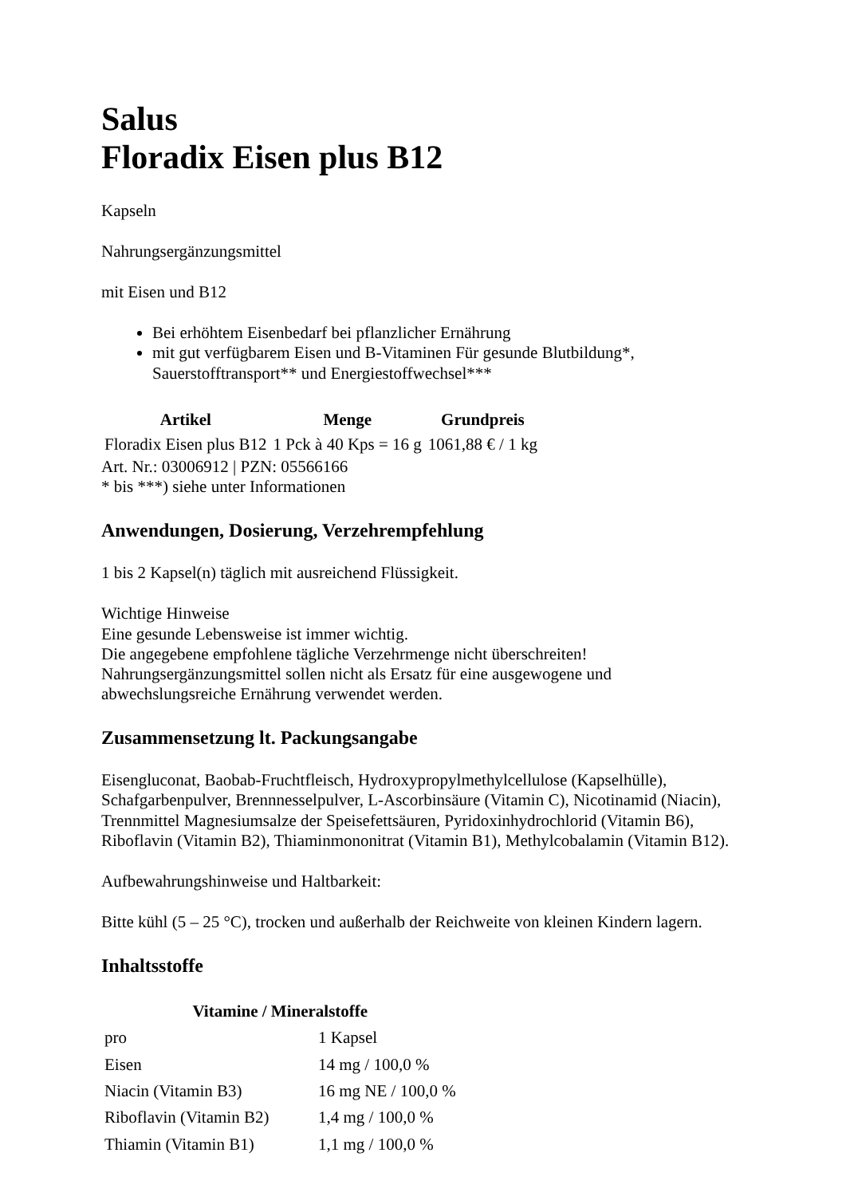Salus
Floradix Eisen plus B12
Kapseln
Nahrungsergänzungsmittel
mit Eisen und B12
Bei erhöhtem Eisenbedarf bei pflanzlicher Ernährung
mit gut verfügbarem Eisen und B-Vitaminen Für gesunde Blutbildung*, Sauerstofftransport** und Energiestoffwechsel***
| Artikel | Menge | Grundpreis |
| --- | --- | --- |
| Floradix Eisen plus B12 | 1 Pck à 40 Kps = 16 g | 1061,88 € / 1 kg |
Art. Nr.: 03006912 | PZN: 05566166
* bis ***) siehe unter Informationen
Anwendungen, Dosierung, Verzehrempfehlung
1 bis 2 Kapsel(n) täglich mit ausreichend Flüssigkeit.
Wichtige Hinweise
Eine gesunde Lebensweise ist immer wichtig.
Die angegebene empfohlene tägliche Verzehrmenge nicht überschreiten!
Nahrungsergänzungsmittel sollen nicht als Ersatz für eine ausgewogene und abwechslungsreiche Ernährung verwendet werden.
Zusammensetzung lt. Packungsangabe
Eisengluconat, Baobab-Fruchtfleisch, Hydroxypropylmethylcellulose (Kapselhülle), Schafgarbenpulver, Brennnesselpulver, L-Ascorbinsäure (Vitamin C), Nicotinamid (Niacin), Trennmittel Magnesiumsalze der Speisefettsäuren, Pyridoxinhydrochlorid (Vitamin B6), Riboflavin (Vitamin B2), Thiaminmononitrat (Vitamin B1), Methylcobalamin (Vitamin B12).
Aufbewahrungshinweise und Haltbarkeit:
Bitte kühl (5 – 25 °C), trocken und außerhalb der Reichweite von kleinen Kindern lagern.
Inhaltsstoffe
| Vitamine / Mineralstoffe | |
| --- | --- |
| pro | 1 Kapsel |
| Eisen | 14 mg / 100,0 % |
| Niacin (Vitamin B3) | 16 mg NE / 100,0 % |
| Riboflavin (Vitamin B2) | 1,4 mg / 100,0 % |
| Thiamin (Vitamin B1) | 1,1 mg / 100,0 % |